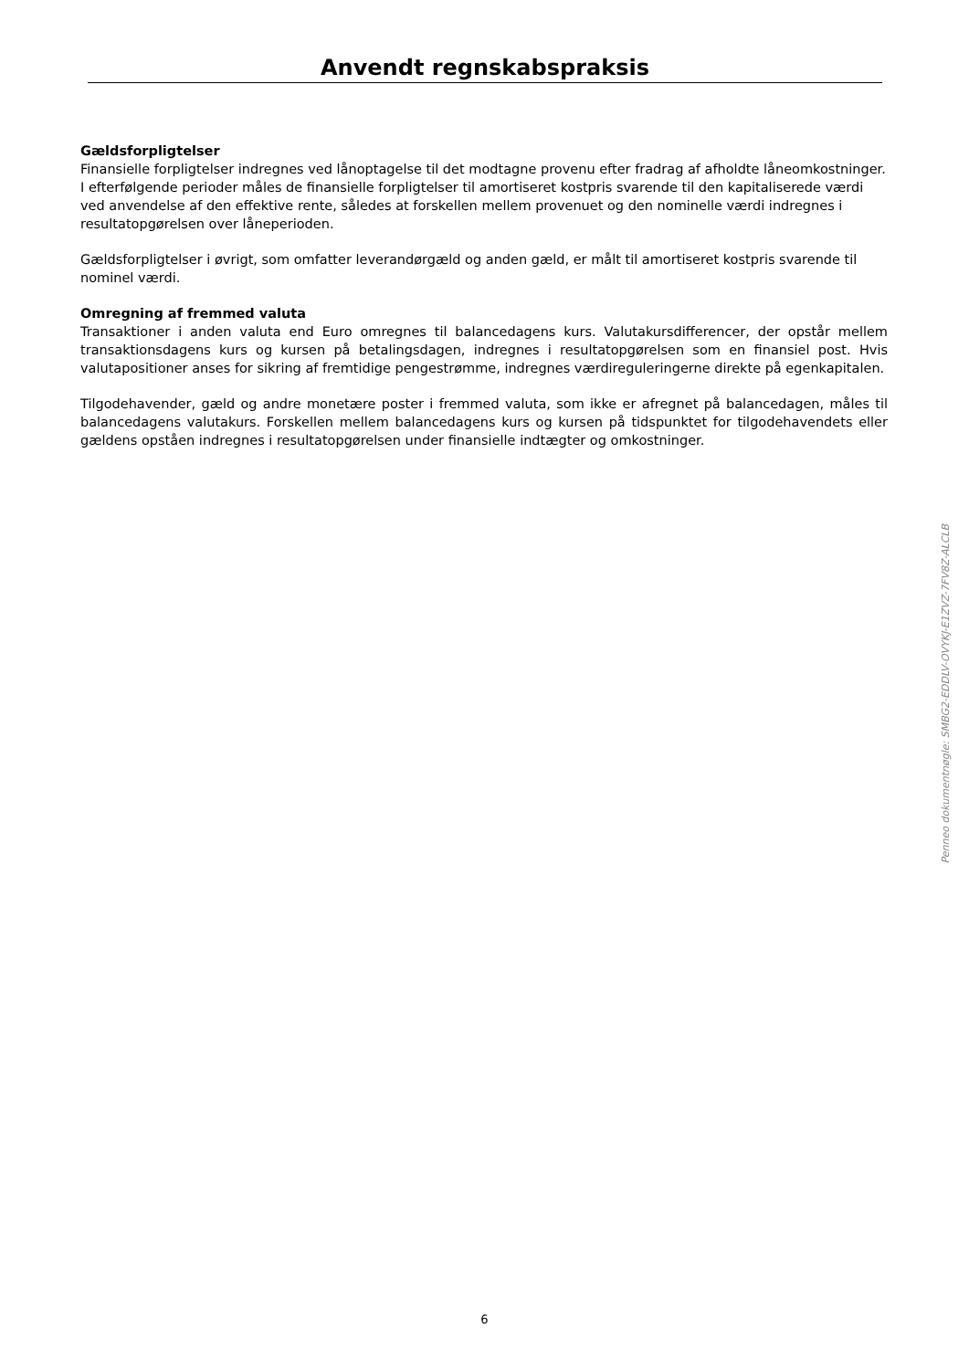Anvendt regnskabspraksis
Gældsforpligtelser
Finansielle forpligtelser indregnes ved lånoptagelse til det modtagne provenu efter fradrag af afholdte låneomkostninger. I efterfølgende perioder måles de finansielle forpligtelser til amortiseret kostpris svarende til den kapitaliserede værdi ved anvendelse af den effektive rente, således at forskellen mellem provenuet og den nominelle værdi indregnes i resultatopgørelsen over låneperioden.
Gældsforpligtelser i øvrigt, som omfatter leverandørgæld og anden gæld, er målt til amortiseret kostpris svarende til nominel værdi.
Omregning af fremmed valuta
Transaktioner i anden valuta end Euro omregnes til balancedagens kurs. Valutakursdifferencer, der opstår mellem transaktionsdagens kurs og kursen på betalingsdagen, indregnes i resultatopgørelsen som en finansiel post. Hvis valutapositioner anses for sikring af fremtidige pengestrømme, indregnes værdireguleringerne direkte på egenkapitalen.
Tilgodehavender, gæld og andre monetære poster i fremmed valuta, som ikke er afregnet på balancedagen, måles til balancedagens valutakurs. Forskellen mellem balancedagens kurs og kursen på tidspunktet for tilgodehavendets eller gældens opståen indregnes i resultatopgørelsen under finansielle indtægter og omkostninger.
Penneo dokumentnøgle: SMBG2-EDDLV-OVYKJ-E1ZVZ-7FV8Z-ALCLB
6